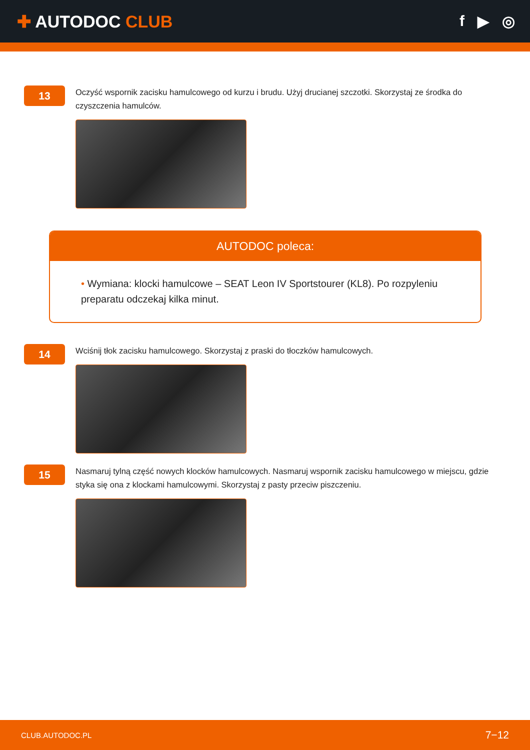✚ AUTODOC CLUB f ▶ ◎
13
Oczyść wspornik zacisku hamulcowego od kurzu i brudu. Użyj drucianej szczotki. Skorzystaj ze środka do czyszczenia hamulców.
AUTODOC poleca:
• Wymiana: klocki hamulcowe – SEAT Leon IV Sportstourer (KL8). Po rozpyleniu preparatu odczekaj kilka minut.
14
Wciśnij tłok zacisku hamulcowego. Skorzystaj z praski do tłoczków hamulcowych.
15
Nasmaruj tylną część nowych klocków hamulcowych. Nasmaruj wspornik zacisku hamulcowego w miejscu, gdzie styka się ona z klockami hamulcowymi. Skorzystaj z pasty przeciw piszczeniu.
CLUB.AUTODOC.PL 7−12